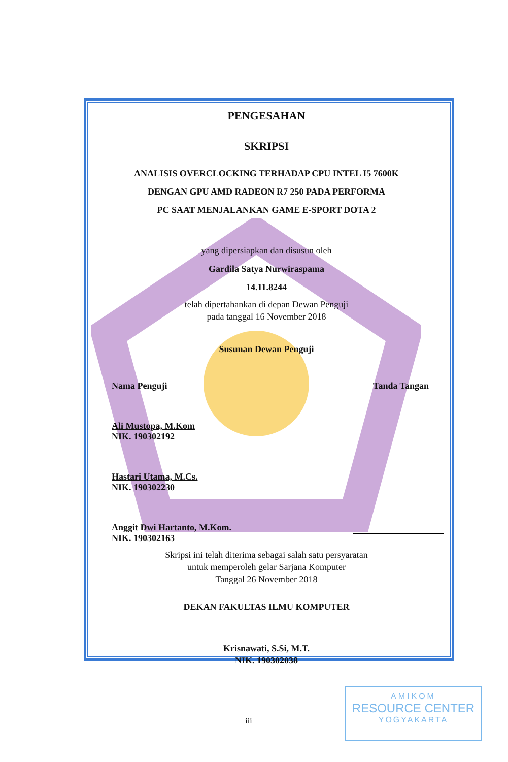PENGESAHAN
SKRIPSI
ANALISIS OVERCLOCKING TERHADAP CPU INTEL I5 7600K
DENGAN GPU AMD RADEON R7 250 PADA PERFORMA
PC SAAT MENJALANKAN GAME E-SPORT DOTA 2
yang dipersiapkan dan disusun oleh
Gardila Satya Nurwiraspama
14.11.8244
telah dipertahankan di depan Dewan Penguji
pada tanggal 16 November 2018
Susunan Dewan Penguji
Nama Penguji Tanda Tangan
Ali Mustopa, M.Kom
NIK. 190302192
Hastari Utama, M.Cs.
NIK. 190302230
Anggit Dwi Hartanto, M.Kom.
NIK. 190302163
Skripsi ini telah diterima sebagai salah satu persyaratan
untuk memperoleh gelar Sarjana Komputer
Tanggal 26 November 2018
DEKAN FAKULTAS ILMU KOMPUTER
Krisnawati, S.Si, M.T.
NIK. 190302038
AMIKOM
RESOURCE CENTER
YOGYAKARTA
iii